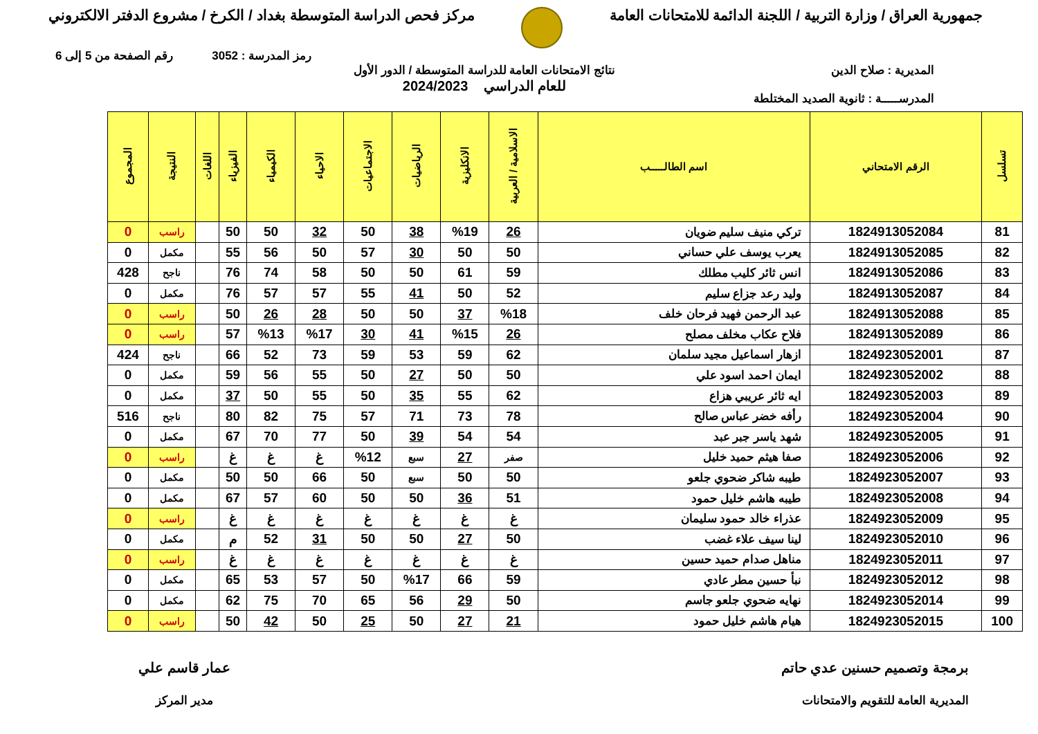جمهورية العراق / وزارة التربية / اللجنة الدائمة للامتحانات العامة
مركز فحص الدراسة المتوسطة بغداد / الكرخ / مشروع الدفتر الالكتروني
رمز المدرسة : 3052 رقم الصفحة من 5 إلى 6
المديرية : صلاح الدين
المدرســـــة : ثانوية الصديد المختلطة
نتائج الامتحانات العامة للدراسة المتوسطة / الدور الأول
للعام الدراسي 2024/2023
| تسلسل | الرقم الامتحاني | اسم الطالـــــب | الاسلامية / العربية | الانكليزية | الرياضيات | الاجتماعيات | الاحياء | الكيمياء | الفيزياء | اللغات | النتيجة | المجموع |
| --- | --- | --- | --- | --- | --- | --- | --- | --- | --- | --- | --- | --- |
| 81 | 1824913052084 | تركي منيف سليم ضويان | 26 | %19 | 38 | 50 | 32 | 50 | 50 | | راسب | 0 |
| 82 | 1824913052085 | يعرب يوسف علي حساني | 50 | 50 | 30 | 57 | 50 | 56 | 55 | | مكمل | 0 |
| 83 | 1824913052086 | انس ثائر كليب مطلك | 59 | 61 | 50 | 50 | 58 | 74 | 76 | | ناجح | 428 |
| 84 | 1824913052087 | وليد رعد جزاع سليم | 52 | 50 | 41 | 55 | 57 | 57 | 76 | | مكمل | 0 |
| 85 | 1824913052088 | عبد الرحمن فهيد فرحان خلف | %18 | 37 | 50 | 50 | 28 | 26 | 50 | | راسب | 0 |
| 86 | 1824913052089 | فلاح عكاب مخلف مصلح | 26 | %15 | 41 | 30 | %17 | %13 | 57 | | راسب | 0 |
| 87 | 1824923052001 | ازهار اسماعيل مجيد سلمان | 62 | 59 | 53 | 59 | 73 | 52 | 66 | | ناجح | 424 |
| 88 | 1824923052002 | ايمان احمد اسود علي | 50 | 50 | 27 | 50 | 55 | 56 | 59 | | مكمل | 0 |
| 89 | 1824923052003 | ايه ثائر عريبي هزاع | 62 | 55 | 35 | 50 | 55 | 50 | 37 | | مكمل | 0 |
| 90 | 1824923052004 | رأفه خضر عباس صالح | 78 | 73 | 71 | 57 | 75 | 82 | 80 | | ناجح | 516 |
| 91 | 1824923052005 | شهد ياسر جبر عبد | 54 | 54 | 39 | 50 | 77 | 70 | 67 | | مكمل | 0 |
| 92 | 1824923052006 | صفا هيثم حميد خليل | صفر | 27 | سبع | %12 | غ | غ | غ | | راسب | 0 |
| 93 | 1824923052007 | طيبه شاكر ضحوي جلعو | 50 | 50 | سبع | 50 | 66 | 50 | 50 | | مكمل | 0 |
| 94 | 1824923052008 | طيبه هاشم خليل حمود | 51 | 36 | 50 | 50 | 60 | 57 | 67 | | مكمل | 0 |
| 95 | 1824923052009 | عذراء خالد حمود سليمان | غ | غ | غ | غ | غ | غ | غ | | راسب | 0 |
| 96 | 1824923052010 | لينا سيف علاء غضب | 50 | 27 | 50 | 50 | 31 | 52 | م | | مكمل | 0 |
| 97 | 1824923052011 | مناهل صدام حميد حسين | غ | غ | غ | غ | غ | غ | غ | | راسب | 0 |
| 98 | 1824923052012 | نبأ حسين مطر عادي | 59 | 66 | %17 | 50 | 57 | 53 | 65 | | مكمل | 0 |
| 99 | 1824923052014 | نهايه ضحوي جلعو جاسم | 50 | 29 | 56 | 65 | 70 | 75 | 62 | | مكمل | 0 |
| 100 | 1824923052015 | هيام هاشم خليل حمود | 21 | 27 | 50 | 25 | 50 | 42 | 50 | | راسب | 0 |
برمجة وتصميم حسنين عدي حاتم
المديرية العامة للتقويم والامتحانات
عمار قاسم علي
مدير المركز